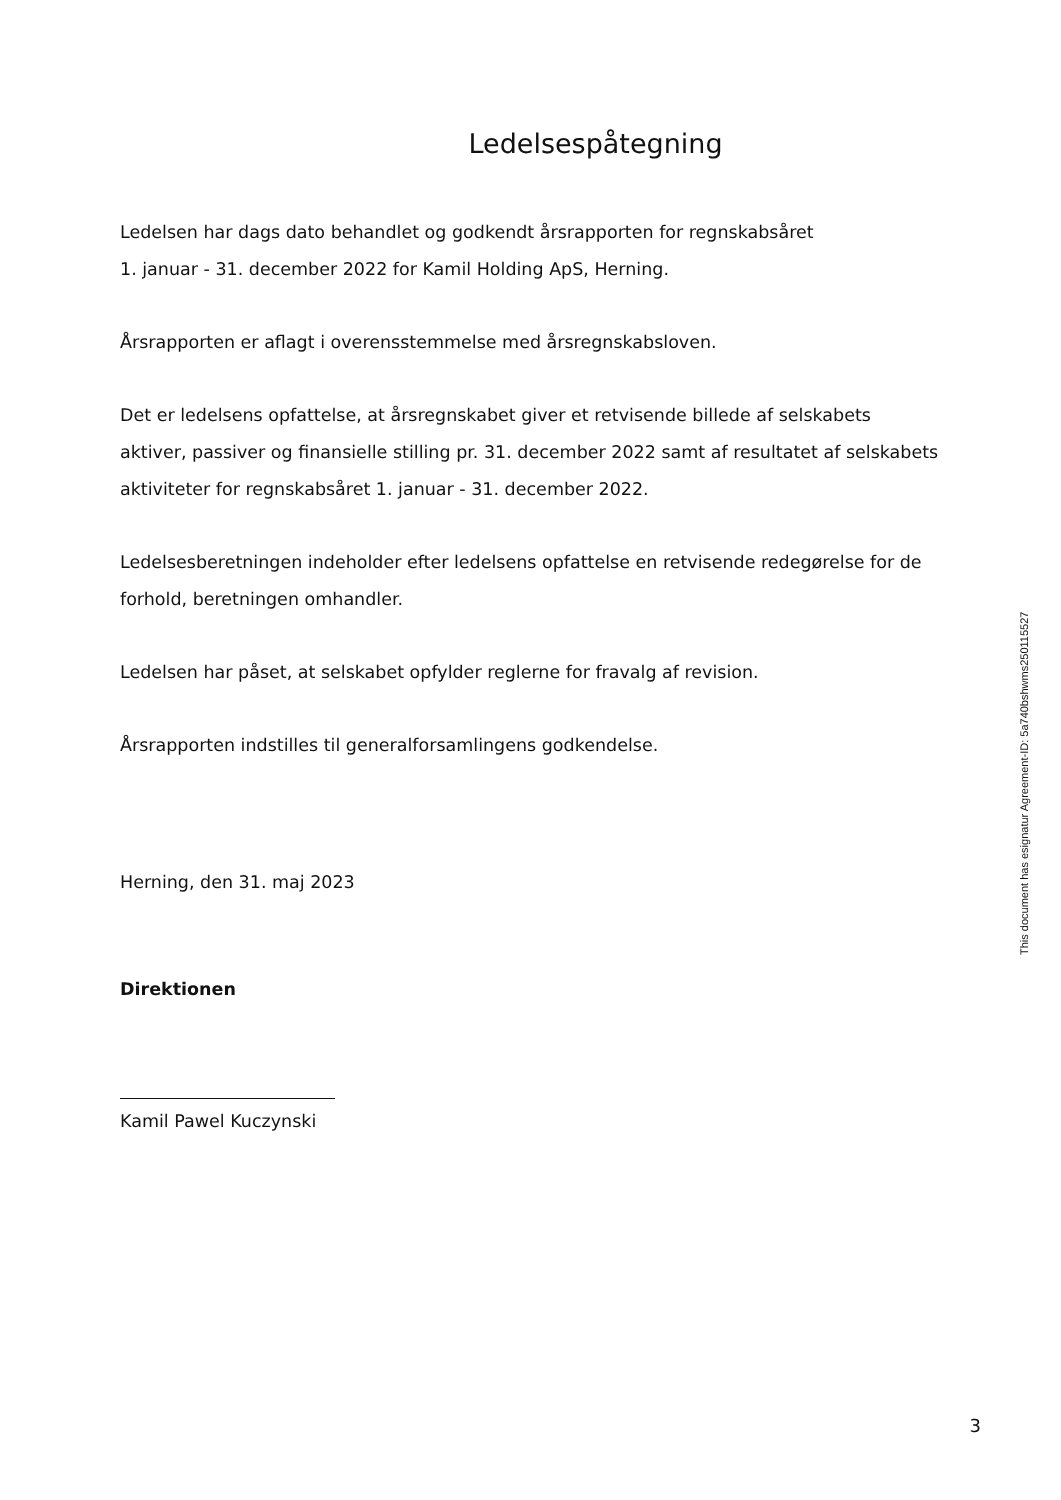Ledelsespåtegning
Ledelsen har dags dato behandlet og godkendt årsrapporten for regnskabsåret
1. januar - 31. december 2022 for Kamil Holding ApS, Herning.
Årsrapporten er aflagt i overensstemmelse med årsregnskabsloven.
Det er ledelsens opfattelse, at årsregnskabet giver et retvisende billede af selskabets aktiver, passiver og finansielle stilling pr. 31. december 2022 samt af resultatet af selskabets aktiviteter for regnskabsåret 1. januar - 31. december 2022.
Ledelsesberetningen indeholder efter ledelsens opfattelse en retvisende redegørelse for de forhold, beretningen omhandler.
Ledelsen har påset, at selskabet opfylder reglerne for fravalg af revision.
Årsrapporten indstilles til generalforsamlingens godkendelse.
Herning, den 31. maj 2023
Direktionen
Kamil Pawel Kuczynski
This document has esignatur Agreement-ID: 5a740bshwms250115527
3